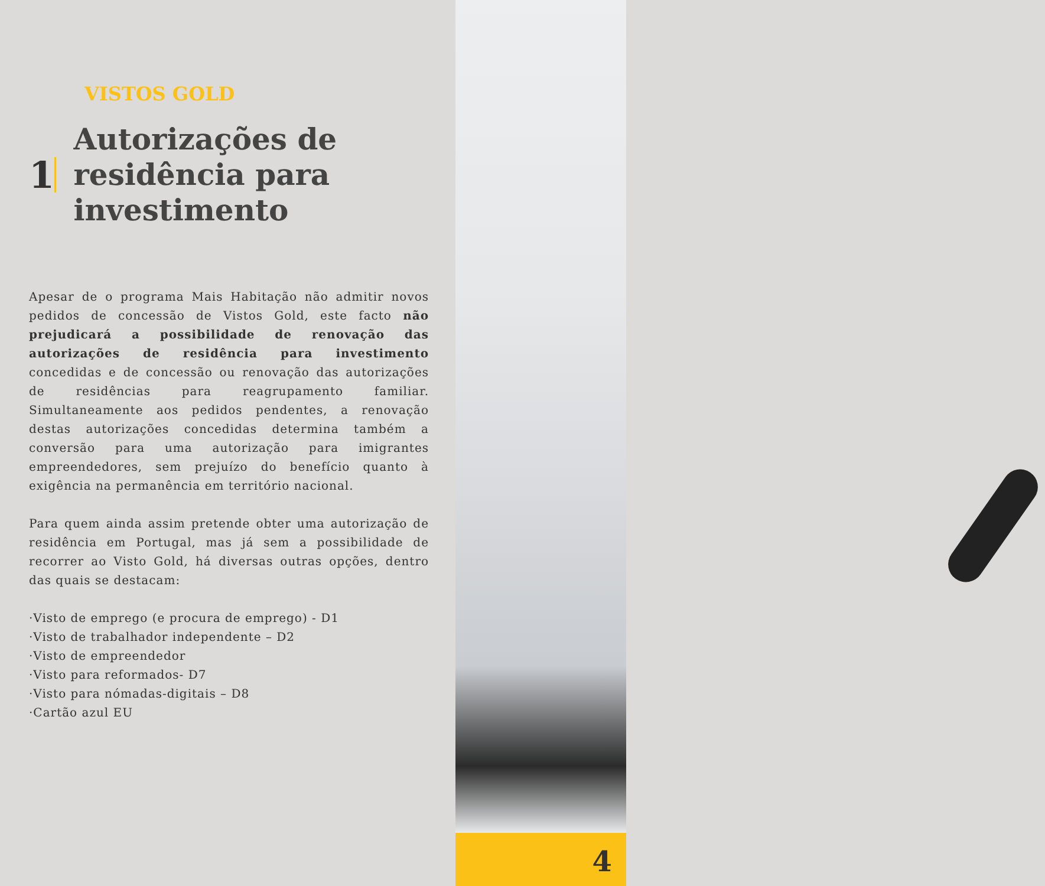VISTOS GOLD
1
Autorizações de residência para investimento
Apesar de o programa Mais Habitação não admitir novos pedidos de concessão de Vistos Gold, este facto não prejudicará a possibilidade de renovação das autorizações de residência para investimento concedidas e de concessão ou renovação das autorizações de residências para reagrupamento familiar. Simultaneamente aos pedidos pendentes, a renovação destas autorizações concedidas determina também a conversão para uma autorização para imigrantes empreendedores, sem prejuízo do benefício quanto à exigência na permanência em território nacional.
Para quem ainda assim pretende obter uma autorização de residência em Portugal, mas já sem a possibilidade de recorrer ao Visto Gold, há diversas outras opções, dentro das quais se destacam:
·Visto de emprego (e procura de emprego) - D1
·Visto de trabalhador independente – D2
·Visto de empreendedor
·Visto para reformados- D7
·Visto para nómadas-digitais – D8
·Cartão azul EU
4